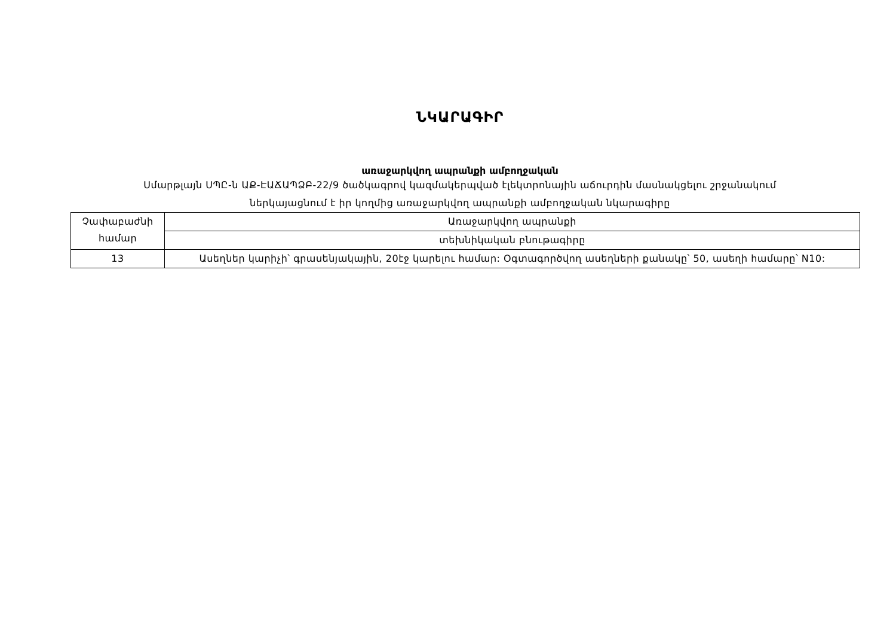ՆԿԱՐԱԳԻՐ
առաջարկվող ապրանքի ամբողջական
Սմարթլայն ՍՊԸ-ն ԱՔ-ԷԱՃԱՊՁԲ-22/9 ծածկագրով կազմակերպված էլեկտրոնային աճուրդին մասնակցելու շրջանակում
ներկայացնում է իր կողմից առաջարկվող ապրանքի ամբողջական նկարագիրը
| Չափաբաժնի համար | Առաջարկվող ապրանքի |
| | տեխնիկական բնութագիրը |
| 13 | Ասեղներ կարիչի՝ գրասենյակային, 20էջ կարելու համար: Օգտագործվող ասեղների քանակը՝ 50, ասեղի համարը՝ N10: |